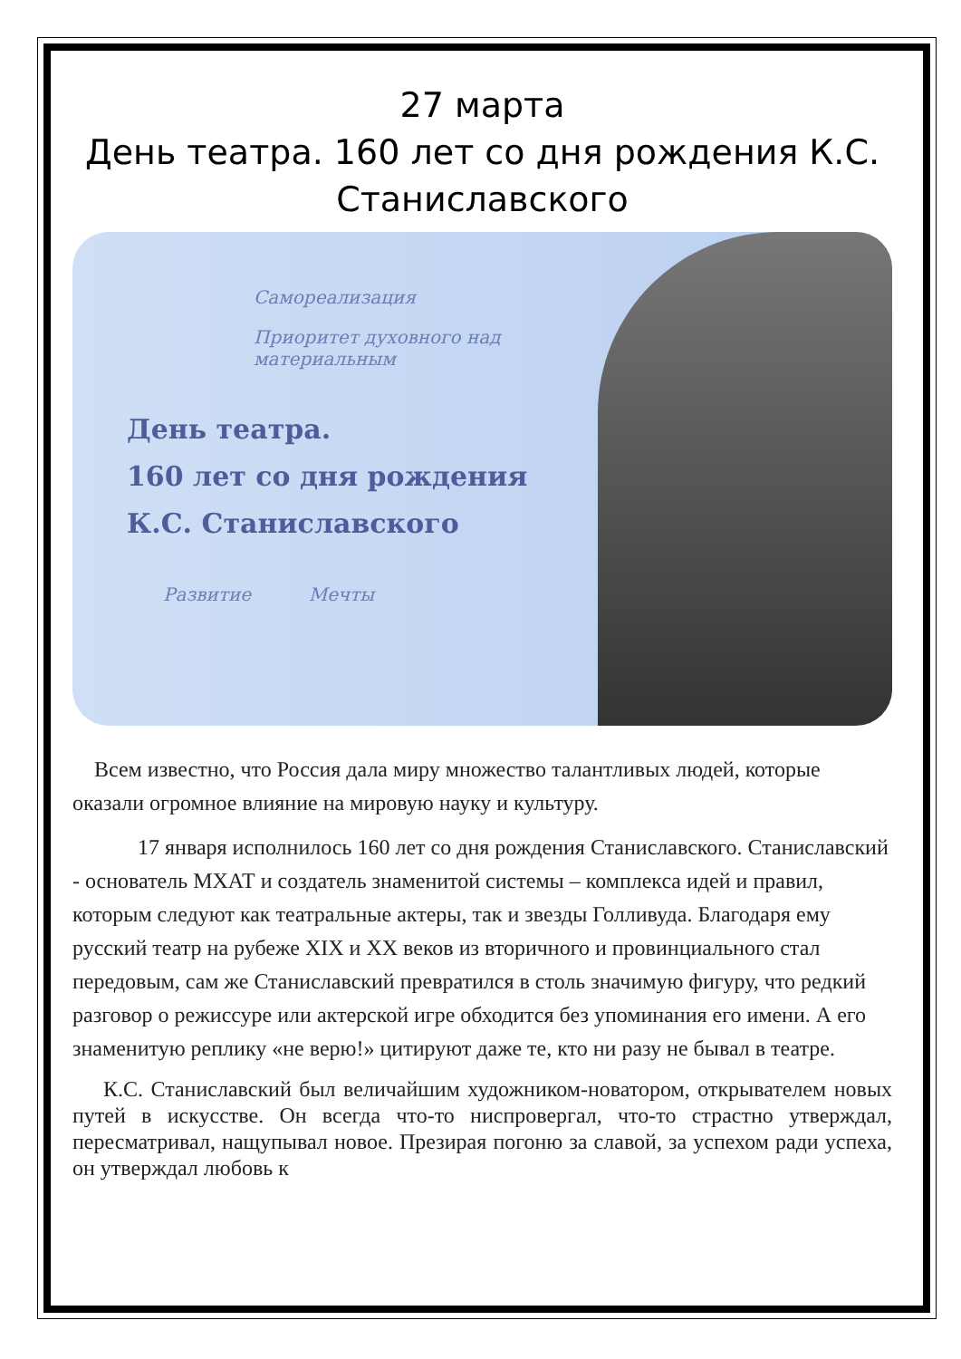27 марта
День театра. 160 лет со дня рождения К.С. Станиславского
Самореализация
Приоритет духовного над материальным
День театра.
160 лет со дня рождения
К.С. Станиславского
Развитие Мечты
Всем известно, что Россия дала миру множество талантливых людей, которые оказали огромное влияние на мировую науку и культуру.
17 января исполнилось 160 лет со дня рождения Станиславского. Станиславский - основатель МХАТ и создатель знаменитой системы – комплекса идей и правил, которым следуют как театральные актеры, так и звезды Голливуда. Благодаря ему русский театр на рубеже XIX и XX веков из вторичного и провинциального стал передовым, сам же Станиславский превратился в столь значимую фигуру, что редкий разговор о режиссуре или актерской игре обходится без упоминания его имени. А его знаменитую реплику «не верю!» цитируют даже те, кто ни разу не бывал в театре.
К.С. Станиславский был величайшим художником-новатором, открывателем новых путей в искусстве. Он всегда что-то ниспровергал, что-то страстно утверждал, пересматривал, нащупывал новое. Презирая погоню за славой, за успехом ради успеха, он утверждал любовь к